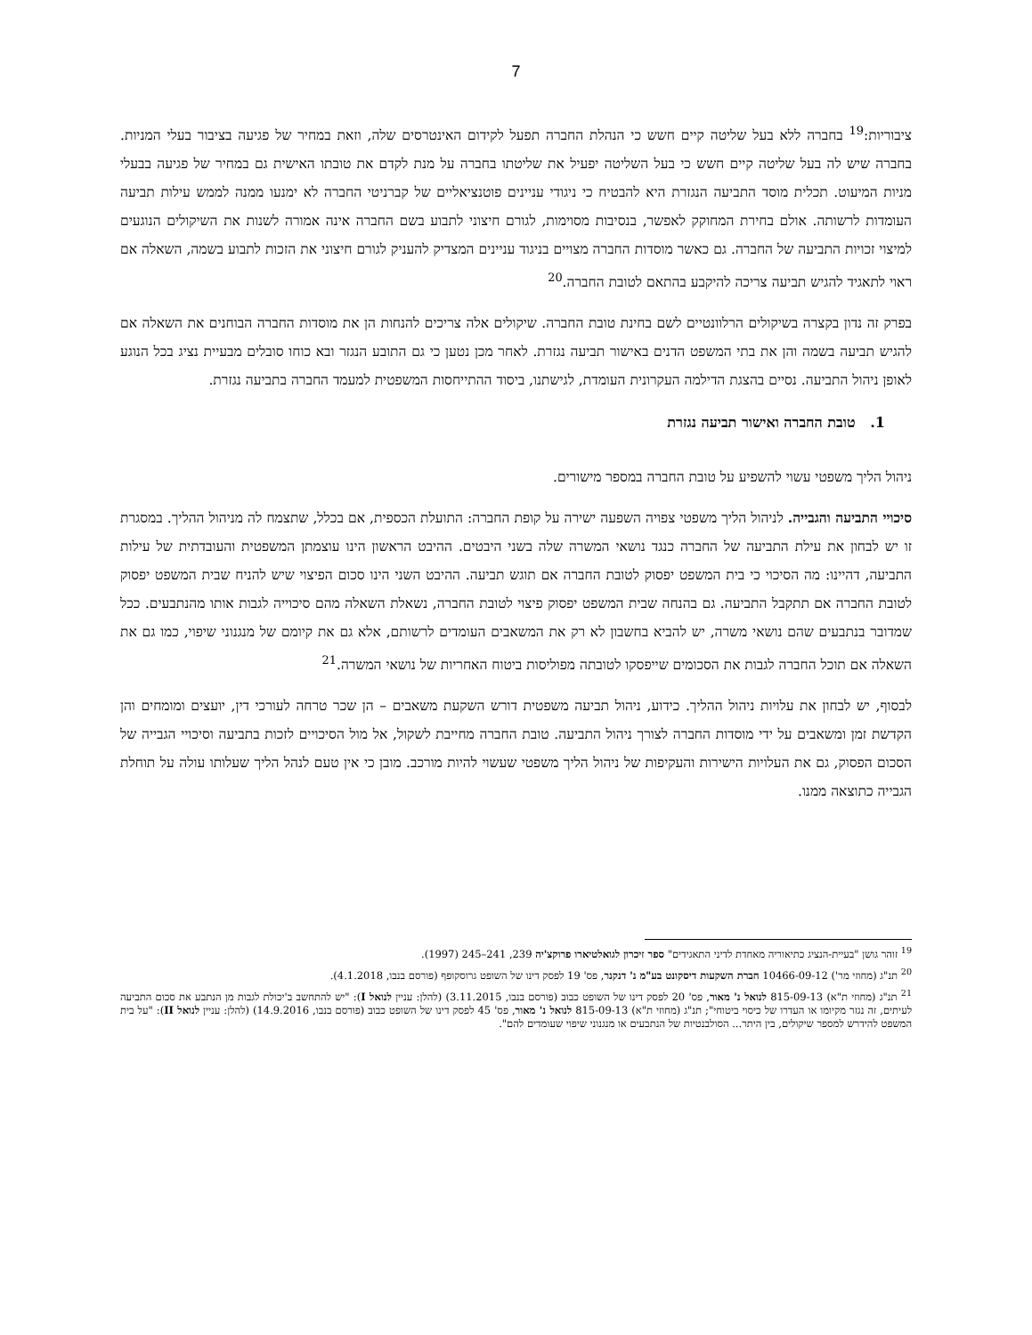7
ציבוריות:<sup>19</sup> בחברה ללא בעל שליטה קיים חשש כי הנהלת החברה תפעל לקידום האינטרסים שלה, וזאת במחיר של פגיעה בציבור בעלי המניות. בחברה שיש לה בעל שליטה קיים חשש כי בעל השליטה יפעיל את שליטתו בחברה על מנת לקדם את טובתו האישית גם במחיר של פגיעה בבעלי מניות המיעוט. תכלית מוסד התביעה הנגזרת היא להבטיח כי ניגודי עניינים פוטנציאליים של קברניטי החברה לא ימנעו ממנה לממש עילות תביעה העומדות לרשותה. אולם בחירת המחוקק לאפשר, בנסיבות מסוימות, לגורם חיצוני לתבוע בשם החברה אינה אמורה לשנות את השיקולים הנוגעים למיצוי זכויות התביעה של החברה. גם כאשר מוסדות החברה מצויים בניגוד עניינים המצדיק להעניק לגורם חיצוני את הזכות לתבוע בשמה, השאלה אם ראוי לתאגיד להגיש תביעה צריכה להיקבע בהתאם לטובת החברה.<sup>20</sup>
בפרק זה נדון בקצרה בשיקולים הרלוונטיים לשם בחינת טובת החברה. שיקולים אלה צריכים להנחות הן את מוסדות החברה הבוחנים את השאלה אם להגיש תביעה בשמה והן את בתי המשפט הדנים באישור תביעה נגזרת. לאחר מכן נטען כי גם התובע הנגזר ובא כוחו סובלים מבעיית נציג בכל הנוגע לאופן ניהול התביעה. נסיים בהצגת הדילמה העקרונית העומדת, לגישתנו, ביסוד ההתייחסות המשפטית למעמד החברה בתביעה נגזרת.
1. טובת החברה ואישור תביעה נגזרת
ניהול הליך משפטי עשוי להשפיע על טובת החברה במספר מישורים.
סיכויי התביעה והגבייה. לניהול הליך משפטי צפויה השפעה ישירה על קופת החברה: התועלת הכספית, אם בכלל, שתצמח לה מניהול ההליך. במסגרת זו יש לבחון את עילת התביעה של החברה כנגד נושאי המשרה שלה בשני היבטים. ההיבט הראשון הינו עוצמתן המשפטית והעובדתית של עילות התביעה, דהיינו: מה הסיכוי כי בית המשפט יפסוק לטובת החברה אם תוגש תביעה. ההיבט השני הינו סכום הפיצוי שיש להניח שבית המשפט יפסוק לטובת החברה אם תתקבל התביעה. גם בהנחה שבית המשפט יפסוק פיצוי לטובת החברה, נשאלת השאלה מהם סיכוייה לגבות אותו מהנתבעים. ככל שמדובר בנתבעים שהם נושאי משרה, יש להביא בחשבון לא רק את המשאבים העומדים לרשותם, אלא גם את קיומם של מנגנוני שיפוי, כמו גם את השאלה אם תוכל החברה לגבות את הסכומים שייפסקו לטובתה מפוליסות ביטוח האחריות של נושאי המשרה.<sup>21</sup>
לבסוף, יש לבחון את עלויות ניהול ההליך. כידוע, ניהול תביעה משפטית דורש השקעת משאבים – הן שכר טרחה לעורכי דין, יועצים ומומחים והן הקדשת זמן ומשאבים על ידי מוסדות החברה לצורך ניהול התביעה. טובת החברה מחייבת לשקול, אל מול הסיכויים לזכות בתביעה וסיכויי הגבייה של הסכום הפסוק, גם את העלויות הישירות והעקיפות של ניהול הליך משפטי שעשוי להיות מורכב. מובן כי אין טעם לנהל הליך שעלותו עולה על תוחלת הגבייה כתוצאה ממנו.
<sup>19</sup> זוהר גושן "בעיית-הנציג כתיאוריה מאחדת לדיני התאגידים" ספר זיכרון לגואלטיארו פרוקצ'יה 239, 241–245 (1997).
<sup>20</sup> תנ"ג (מחוזי מר') 10466-09-12 חברת השקעות דיסקונט בע"מ נ' דנקנר, פס' 19 לפסק דינו של השופט גרוסקופף (פורסם בנבו, 4.1.2018).
<sup>21</sup> תנ"ג (מחוזי ת"א) 815-09-13 לנואל נ' מאור, פס' 20 לפסק דינו של השופט כבוב (פורסם בנבו, 3.11.2015) (להלן: עניין לנואל I): "יש להתחשב ב'יכולת לגבות מן הנתבע את סכום התביעה לעיתים, זה נגזר מקיומו או העדרו של כיסוי ביטוחי"; תנ"ג (מחוזי ת"א) 815-09-13 לנואל נ' מאור, פס' 45 לפסק דינו של השופט כבוב (פורסם בנבו, 14.9.2016) (להלן: עניין לנואל II): "על בית המשפט להידרש למספר שיקולים, בין היתר... הסולבנטיות של הנתבעים או מנגנוני שיפוי שעומדים להם".